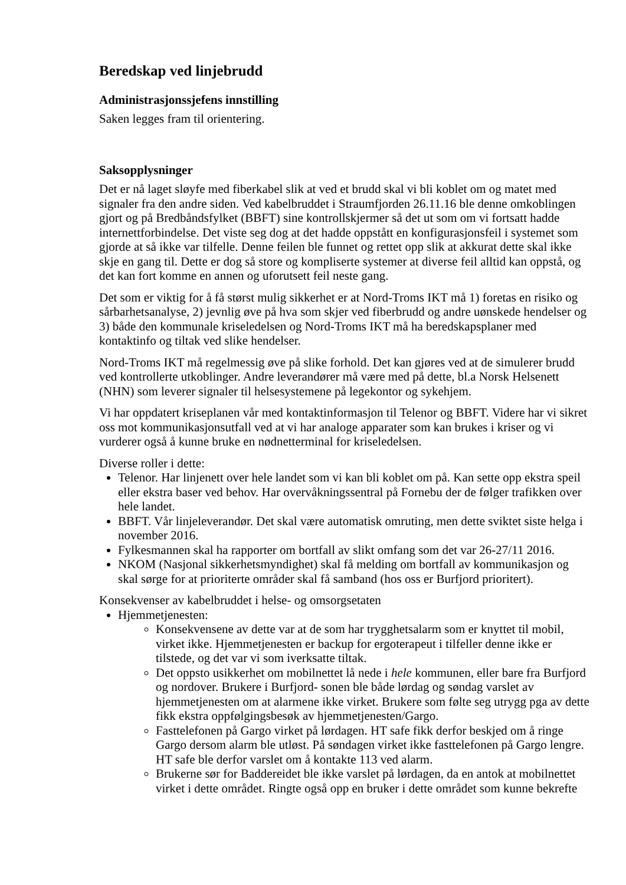Beredskap ved linjebrudd
Administrasjonssjefens innstilling
Saken legges fram til orientering.
Saksopplysninger
Det er nå laget sløyfe med fiberkabel slik at ved et brudd skal vi bli koblet om og matet med signaler fra den andre siden. Ved kabelbruddet i Straumfjorden 26.11.16 ble denne omkoblingen gjort og på Bredbåndsfylket (BBFT) sine kontrollskjermer så det ut som om vi fortsatt hadde internettforbindelse. Det viste seg dog at det hadde oppstått en konfigurasjonsfeil i systemet som gjorde at så ikke var tilfelle. Denne feilen ble funnet og rettet opp slik at akkurat dette skal ikke skje en gang til. Dette er dog så store og kompliserte systemer at diverse feil alltid kan oppstå, og det kan fort komme en annen og uforutsett feil neste gang.
Det som er viktig for å få størst mulig sikkerhet er at Nord-Troms IKT må 1) foretas en risiko og sårbarhetsanalyse, 2) jevnlig øve på hva som skjer ved fiberbrudd og andre uønskede hendelser og 3) både den kommunale kriseledelsen og Nord-Troms IKT må ha beredskapsplaner med kontaktinfo og tiltak ved slike hendelser.
Nord-Troms IKT må regelmessig øve på slike forhold. Det kan gjøres ved at de simulerer brudd ved kontrollerte utkoblinger. Andre leverandører må være med på dette, bl.a Norsk Helsenett (NHN) som leverer signaler til helsesystemene på legekontor og sykehjem.
Vi har oppdatert kriseplanen vår med kontaktinformasjon til Telenor og BBFT. Videre har vi sikret oss mot kommunikasjonsutfall ved at vi har analoge apparater som kan brukes i kriser og vi vurderer også å kunne bruke en nødnetterminal for kriseledelsen.
Diverse roller i dette:
Telenor. Har linjenett over hele landet som vi kan bli koblet om på. Kan sette opp ekstra speil eller ekstra baser ved behov. Har overvåkningssentral på Fornebu der de følger trafikken over hele landet.
BBFT. Vår linjeleverandør. Det skal være automatisk omruting, men dette sviktet siste helga i november 2016.
Fylkesmannen skal ha rapporter om bortfall av slikt omfang som det var 26-27/11 2016.
NKOM (Nasjonal sikkerhetsmyndighet) skal få melding om bortfall av kommunikasjon og skal sørge for at prioriterte områder skal få samband (hos oss er Burfjord prioritert).
Konsekvenser av kabelbruddet i helse- og omsorgsetaten
Hjemmetjenesten:
Konsekvensene av dette var at de som har trygghetsalarm som er knyttet til mobil, virket ikke. Hjemmetjenesten er backup for ergoterapeut i tilfeller denne ikke er tilstede, og det var vi som iverksatte tiltak.
Det oppsto usikkerhet om mobilnettet lå nede i hele kommunen, eller bare fra Burfjord og nordover. Brukere i Burfjord- sonen ble både lørdag og søndag varslet av hjemmetjenesten om at alarmene ikke virket. Brukere som følte seg utrygg pga av dette fikk ekstra oppfølgingsbesøk av hjemmetjenesten/Gargo.
Fasttelefonen på Gargo virket på lørdagen. HT safe fikk derfor beskjed om å ringe Gargo dersom alarm ble utløst. På søndagen virket ikke fasttelefonen på Gargo lengre. HT safe ble derfor varslet om å kontakte 113 ved alarm.
Brukerne sør for Baddereidet ble ikke varslet på lørdagen, da en antok at mobilnettet virket i dette området. Ringte også opp en bruker i dette området som kunne bekrefte